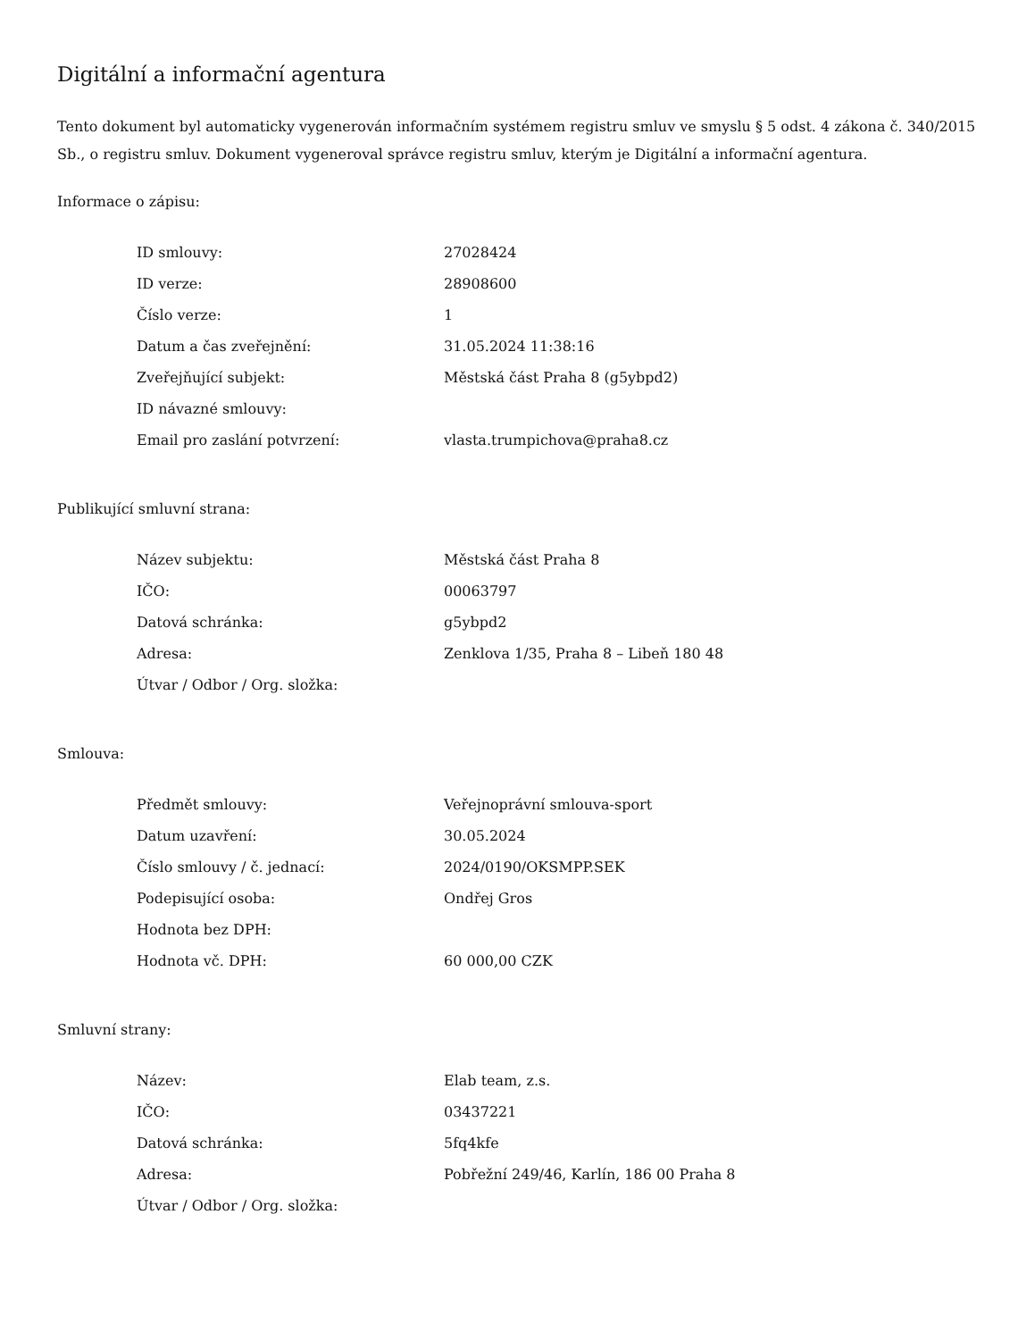Digitální a informační agentura
Tento dokument byl automaticky vygenerován informačním systémem registru smluv ve smyslu § 5 odst. 4 zákona č. 340/2015 Sb., o registru smluv. Dokument vygeneroval správce registru smluv, kterým je Digitální a informační agentura.
Informace o zápisu:
| ID smlouvy: | 27028424 |
| ID verze: | 28908600 |
| Číslo verze: | 1 |
| Datum a čas zveřejnění: | 31.05.2024 11:38:16 |
| Zveřejňující subjekt: | Městská část Praha 8 (g5ybpd2) |
| ID návazné smlouvy: | |
| Email pro zaslání potvrzení: | vlasta.trumpichova@praha8.cz |
Publikující smluvní strana:
| Název subjektu: | Městská část Praha 8 |
| IČO: | 00063797 |
| Datová schránka: | g5ybpd2 |
| Adresa: | Zenklova 1/35, Praha 8 – Libeň 180 48 |
| Útvar / Odbor / Org. složka: | |
Smlouva:
| Předmět smlouvy: | Veřejnoprávní smlouva-sport |
| Datum uzavření: | 30.05.2024 |
| Číslo smlouvy / č. jednací: | 2024/0190/OKSMPP.SEK |
| Podepisující osoba: | Ondřej Gros |
| Hodnota bez DPH: | |
| Hodnota vč. DPH: | 60 000,00 CZK |
Smluvní strany:
| Název: | Elab team, z.s. |
| IČO: | 03437221 |
| Datová schránka: | 5fq4kfe |
| Adresa: | Pobřežní 249/46, Karlín, 186 00 Praha 8 |
| Útvar / Odbor / Org. složka: | |